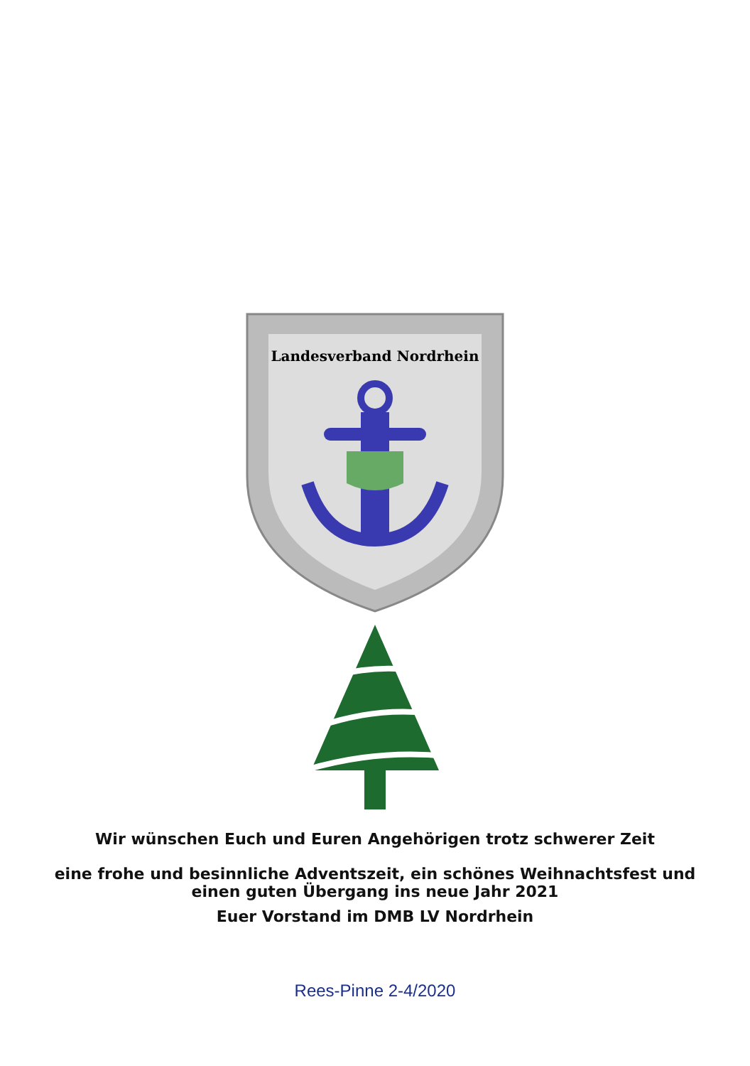Landesverband Nordrhein
Wir wünschen Euch und Euren Angehörigen trotz schwerer Zeit
eine frohe und besinnliche Adventszeit, ein schönes Weihnachtsfest und
einen guten Übergang ins neue Jahr 2021
Euer Vorstand im DMB LV Nordrhein
Rees-Pinne 2-4/2020